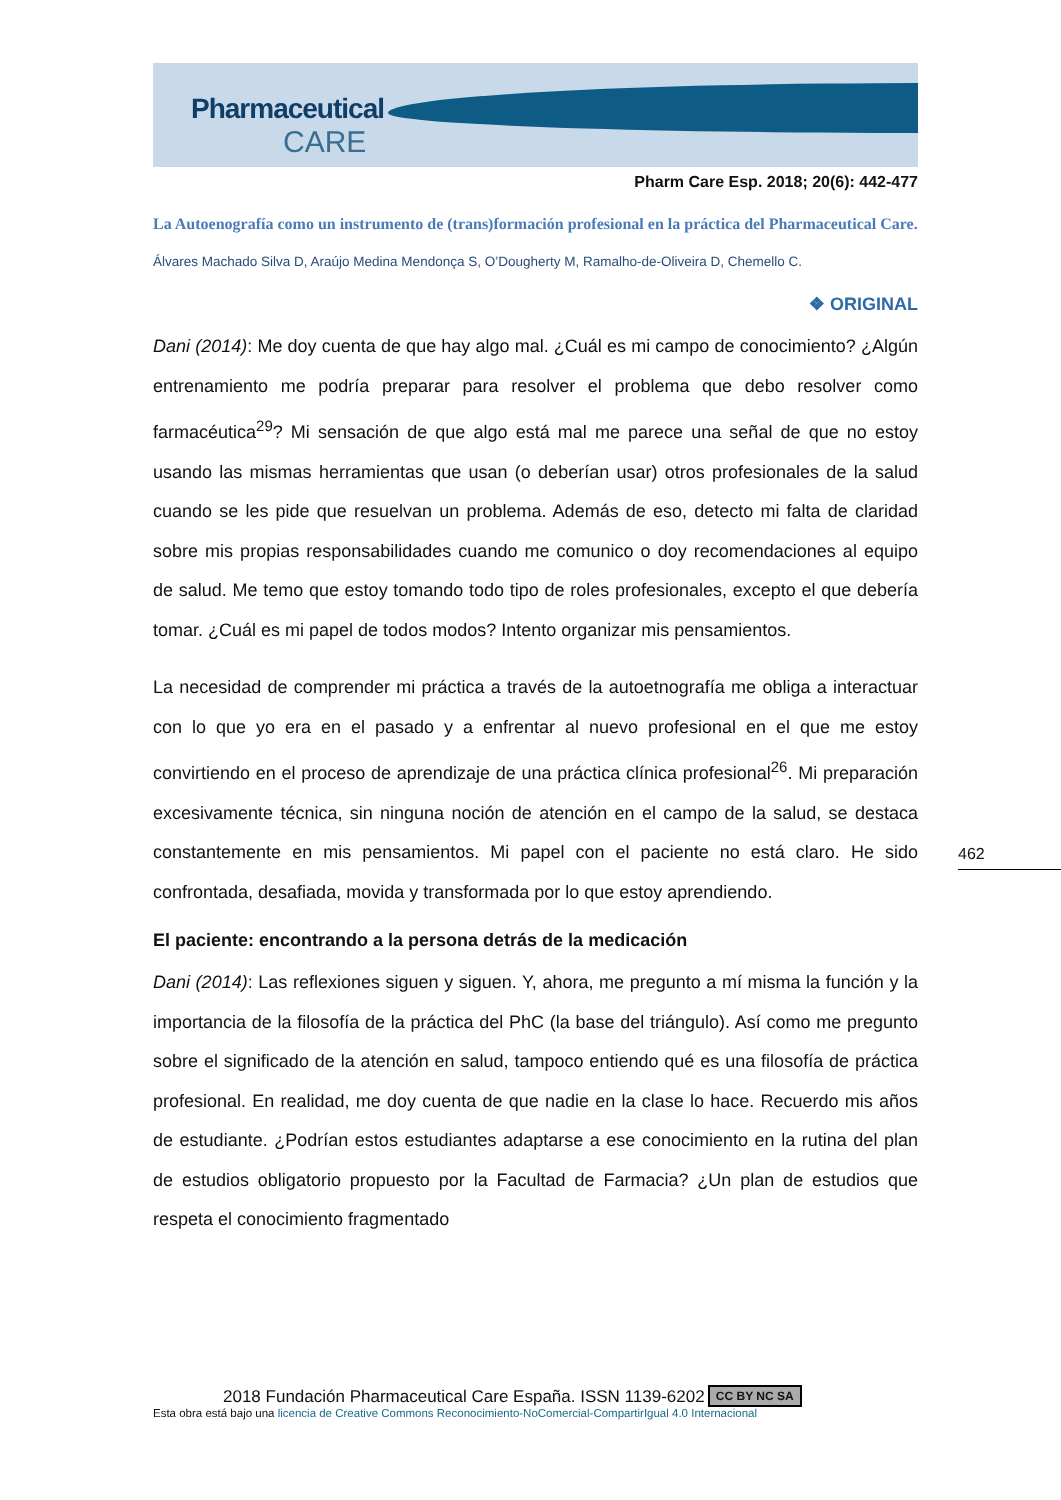Pharmaceutical
CARE
Pharm Care Esp. 2018; 20(6): 442-477
La Autoenografía como un instrumento de (trans)formación profesional en la práctica del Pharmaceutical Care.
Álvares Machado Silva D, Araújo Medina Mendonça S, O’Dougherty M, Ramalho-de-Oliveira D, Chemello C.
❖ ORIGINAL
Dani (2014): Me doy cuenta de que hay algo mal. ¿Cuál es mi campo de conocimiento? ¿Algún entrenamiento me podría preparar para resolver el problema que debo resolver como farmacéutica<sup>29</sup>? Mi sensación de que algo está mal me parece una señal de que no estoy usando las mismas herramientas que usan (o deberían usar) otros profesionales de la salud cuando se les pide que resuelvan un problema. Además de eso, detecto mi falta de claridad sobre mis propias responsabilidades cuando me comunico o doy recomendaciones al equipo de salud. Me temo que estoy tomando todo tipo de roles profesionales, excepto el que debería tomar. ¿Cuál es mi papel de todos modos? Intento organizar mis pensamientos.
La necesidad de comprender mi práctica a través de la autoetnografía me obliga a interactuar con lo que yo era en el pasado y a enfrentar al nuevo profesional en el que me estoy convirtiendo en el proceso de aprendizaje de una práctica clínica profesional<sup>26</sup>. Mi preparación excesivamente técnica, sin ninguna noción de atención en el campo de la salud, se destaca constantemente en mis pensamientos. Mi papel con el paciente no está claro. He sido confrontada, desafiada, movida y transformada por lo que estoy aprendiendo.
El paciente: encontrando a la persona detrás de la medicación
Dani (2014): Las reflexiones siguen y siguen. Y, ahora, me pregunto a mí misma la función y la importancia de la filosofía de la práctica del PhC (la base del triángulo). Así como me pregunto sobre el significado de la atención en salud, tampoco entiendo qué es una filosofía de práctica profesional. En realidad, me doy cuenta de que nadie en la clase lo hace. Recuerdo mis años de estudiante. ¿Podrían estos estudiantes adaptarse a ese conocimiento en la rutina del plan de estudios obligatorio propuesto por la Facultad de Farmacia? ¿Un plan de estudios que respeta el conocimiento fragmentado
462
2018 Fundación Pharmaceutical Care España. ISSN 1139-6202 CC BY NC SA
Esta obra está bajo una licencia de Creative Commons Reconocimiento-NoComercial-CompartirIgual 4.0 Internacional